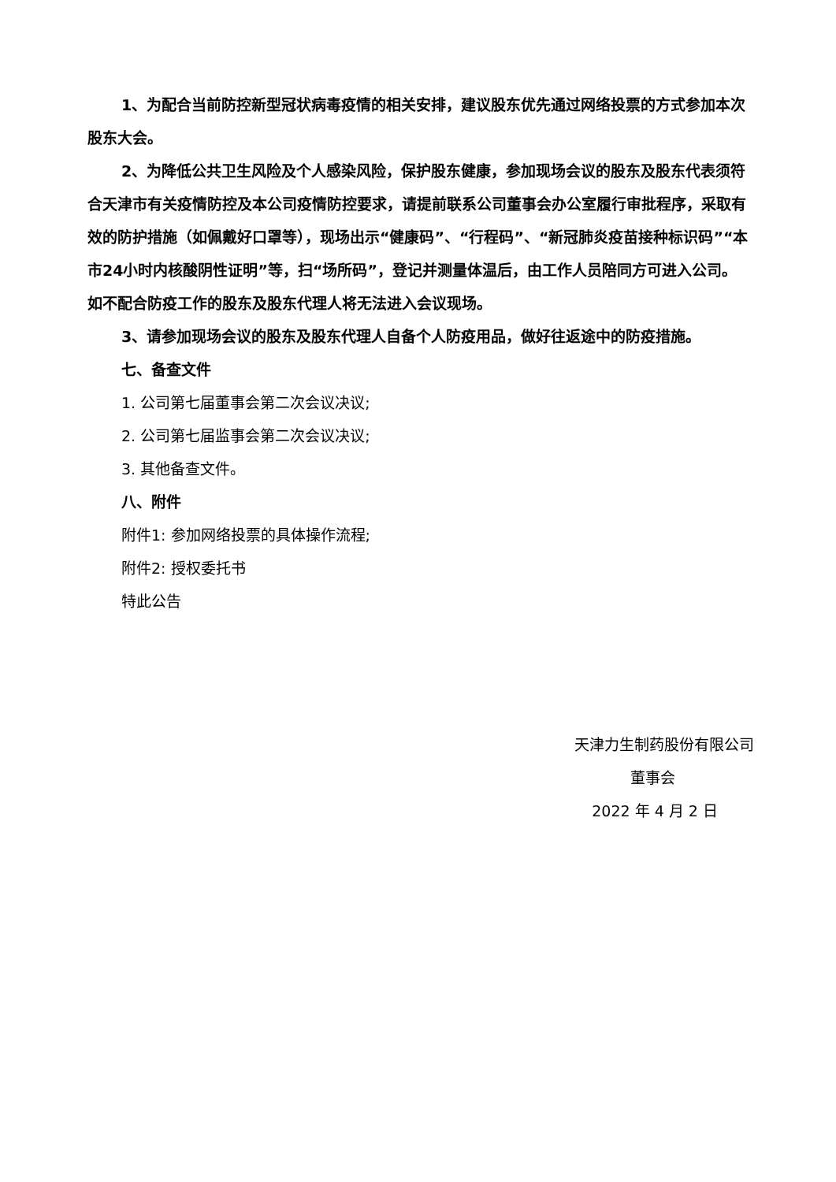1、为配合当前防控新型冠状病毒疫情的相关安排，建议股东优先通过网络投票的方式参加本次股东大会。
2、为降低公共卫生风险及个人感染风险，保护股东健康，参加现场会议的股东及股东代表须符合天津市有关疫情防控及本公司疫情防控要求，请提前联系公司董事会办公室履行审批程序，采取有效的防护措施（如佩戴好口罩等），现场出示“健康码”、“行程码”、“新冠肺炎疫苗接种标识码”“本市24小时内核酸阴性证明”等，扫“场所码”，登记并测量体温后，由工作人员陪同方可进入公司。 如不配合防疫工作的股东及股东代理人将无法进入会议现场。
3、请参加现场会议的股东及股东代理人自备个人防疫用品，做好往返途中的防疫措施。
七、备查文件
1. 公司第七届董事会第二次会议决议;
2. 公司第七届监事会第二次会议决议;
3. 其他备查文件。
八、附件
附件1: 参加网络投票的具体操作流程;
附件2: 授权委托书
特此公告
天津力生制药股份有限公司
董事会
2022 年 4 月 2 日